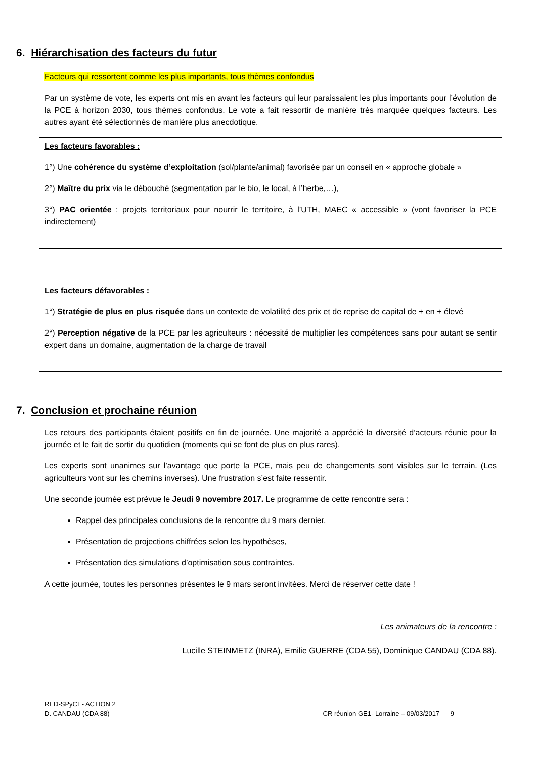6. Hiérarchisation des facteurs du futur
Facteurs qui ressortent comme les plus importants, tous thèmes confondus
Par un système de vote, les experts ont mis en avant les facteurs qui leur paraissaient les plus importants pour l’évolution de la PCE à horizon 2030, tous thèmes confondus. Le vote a fait ressortir de manière très marquée quelques facteurs. Les autres ayant été sélectionnés de manière plus anecdotique.
Les facteurs favorables :
1°) Une cohérence du système d’exploitation (sol/plante/animal) favorisée par un conseil en « approche globale »
2°) Maître du prix via le débouché (segmentation par le bio, le local, à l’herbe,…),
3°) PAC orientée : projets territoriaux pour nourrir le territoire, à l’UTH, MAEC « accessible » (vont favoriser la PCE indirectement)
Les facteurs défavorables :
1°) Stratégie de plus en plus risquée dans un contexte de volatilité des prix et de reprise de capital de + en + élevé
2°) Perception négative de la PCE par les agriculteurs : nécessité de multiplier les compétences sans pour autant se sentir expert dans un domaine, augmentation de la charge de travail
7. Conclusion et prochaine réunion
Les retours des participants étaient positifs en fin de journée. Une majorité a apprécié la diversité d’acteurs réunie pour la journée et le fait de sortir du quotidien (moments qui se font de plus en plus rares).
Les experts sont unanimes sur l’avantage que porte la PCE, mais peu de changements sont visibles sur le terrain. (Les agriculteurs vont sur les chemins inverses). Une frustration s’est faite ressentir.
Une seconde journée est prévue le Jeudi 9 novembre 2017. Le programme de cette rencontre sera :
Rappel des principales conclusions de la rencontre du 9 mars dernier,
Présentation de projections chiffrées selon les hypothèses,
Présentation des simulations d’optimisation sous contraintes.
A cette journée, toutes les personnes présentes le 9 mars seront invitées. Merci de réserver cette date !
Les animateurs de la rencontre :
Lucille STEINMETZ (INRA), Emilie GUERRE (CDA 55), Dominique CANDAU (CDA 88).
RED-SPyCE- ACTION 2
D. CANDAU (CDA 88)
CR réunion GE1- Lorraine – 09/03/2017 9